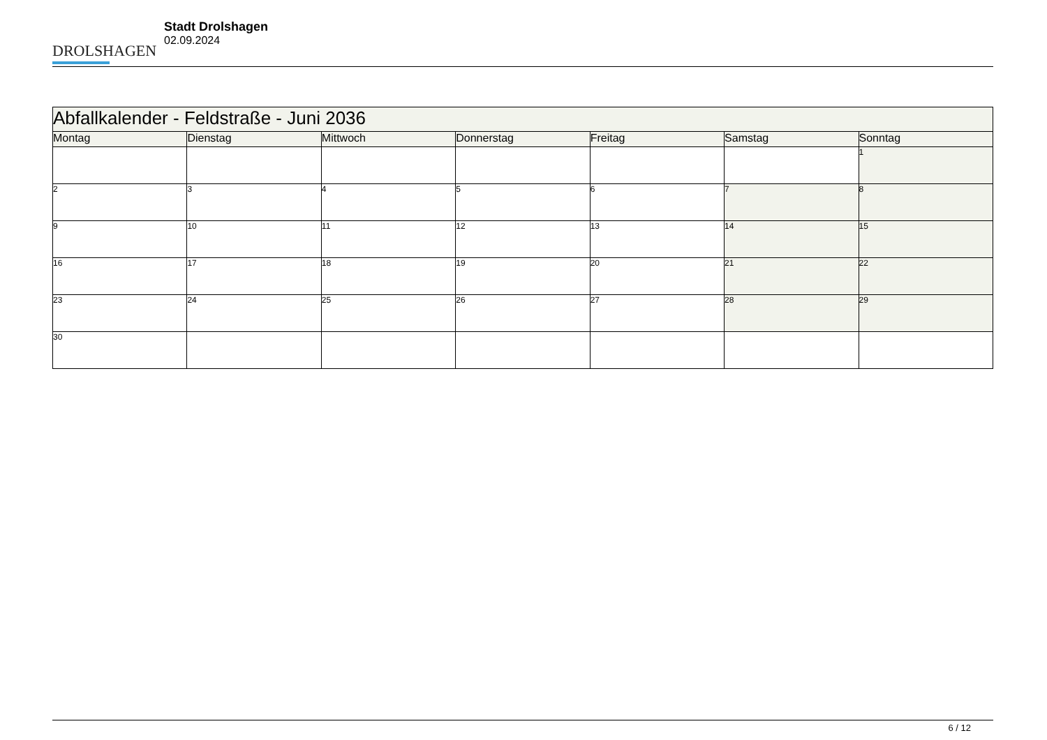DROLSHAGEN
Stadt Drolshagen
02.09.2024
| Abfallkalender - Feldstraße - Juni 2036 | | | | | | |
| Montag | Dienstag | Mittwoch | Donnerstag | Freitag | Samstag | Sonntag |
| | | | | | | 1 |
| 2 | 3 | 4 | 5 | 6 | 7 | 8 |
| 9 | 10 | 11 | 12 | 13 | 14 | 15 |
| 16 | 17 | 18 | 19 | 20 | 21 | 22 |
| 23 | 24 | 25 | 26 | 27 | 28 | 29 |
| 30 | | | | | | |
6 / 12